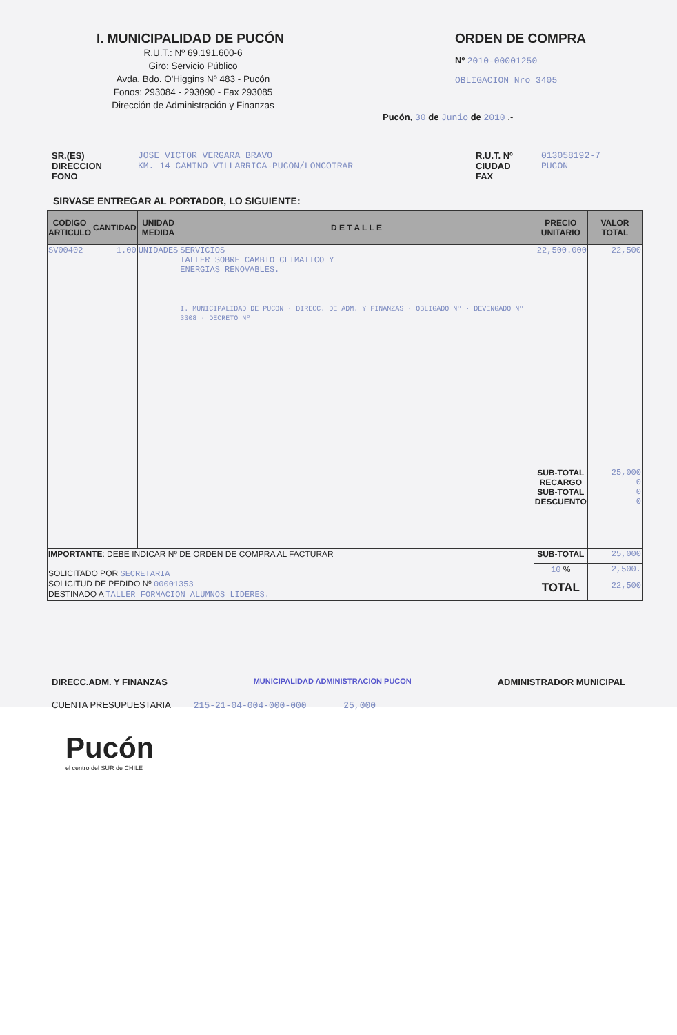I. MUNICIPALIDAD DE PUCÓN
R.U.T.: Nº 69.191.600-6
Giro: Servicio Público
Avda. Bdo. O'Higgins Nº 483 - Pucón
Fonos: 293084 - 293090 - Fax 293085
Dirección de Administración y Finanzas
ORDEN DE COMPRA
Nº 2010-00001250
OBLIGACION Nro 3405
Pucón, 30 de Junio de 2010 .-
SR.(ES)
DIRECCION
FONO
JOSE VICTOR VERGARA BRAVO
KM. 14 CAMINO VILLARRICA-PUCON/LONCOTRAR
R.U.T. Nº
CIUDAD
FAX
013058192-7
PUCON
SIRVASE ENTREGAR AL PORTADOR, LO SIGUIENTE:
| CODIGO ARTICULO | CANTIDAD | UNIDAD MEDIDA | D E T A L L E | PRECIO UNITARIO | VALOR TOTAL |
| --- | --- | --- | --- | --- | --- |
| SV00402 | 1.00 | UNIDADES | SERVICIOS TALLER SOBRE CAMBIO CLIMATICO Y ENERGIAS RENOVABLES. I. MUNICIPALIDAD DE PUCON · DIRECC. DE ADM. Y FINANZAS · OBLIGADO Nº · DEVENGADO Nº 3308 · DECRETO Nº | 22,500.000 SUB-TOTAL RECARGO SUB-TOTAL DESCUENTO | 22,500 25,000 0 0 0 |
| IMPORTANTE : DEBE INDICAR Nº DE ORDEN DE COMPRA AL FACTURAR SOLICITADO POR SECRETARIA SOLICITUD DE PEDIDO Nº 00001353 DESTINADO A TALLER FORMACION ALUMNOS LIDERES. | | | | SUB-TOTAL | 25,000 |
| | | | | 10 % | 2,500. |
| | | | | TOTAL | 22,500 |
DIRECC.ADM. Y FINANZAS MUNICIPALIDAD ADMINISTRACION PUCON ADMINISTRADOR MUNICIPAL
CUENTA PRESUPUESTARIA 215-21-04-004-000-000 25,000
Pucón
el centro del SUR de CHILE